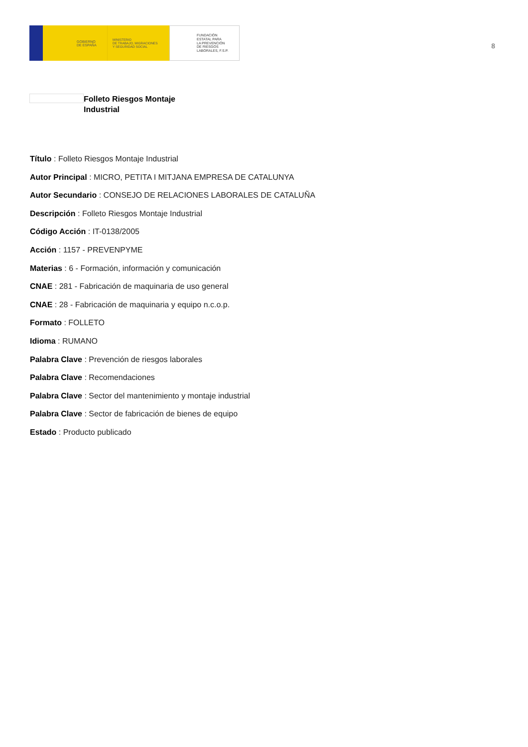GOBIERNO
DE ESPAÑA
MINISTERIO
DE TRABAJO, MIGRACIONES
Y SEGURIDAD SOCIAL
FUNDACIÓN
ESTATAL PARA
LA PREVENCIÓN
DE RIESGOS
LABORALES, F.S.P.
8
Folleto Riesgos Montaje
Industrial
Título : Folleto Riesgos Montaje Industrial
Autor Principal : MICRO, PETITA I MITJANA EMPRESA DE CATALUNYA
Autor Secundario : CONSEJO DE RELACIONES LABORALES DE CATALUÑA
Descripción : Folleto Riesgos Montaje Industrial
Código Acción : IT-0138/2005
Acción : 1157 - PREVENPYME
Materias : 6 - Formación, información y comunicación
CNAE : 281 - Fabricación de maquinaria de uso general
CNAE : 28 - Fabricación de maquinaria y equipo n.c.o.p.
Formato : FOLLETO
Idioma : RUMANO
Palabra Clave : Prevención de riesgos laborales
Palabra Clave : Recomendaciones
Palabra Clave : Sector del mantenimiento y montaje industrial
Palabra Clave : Sector de fabricación de bienes de equipo
Estado : Producto publicado